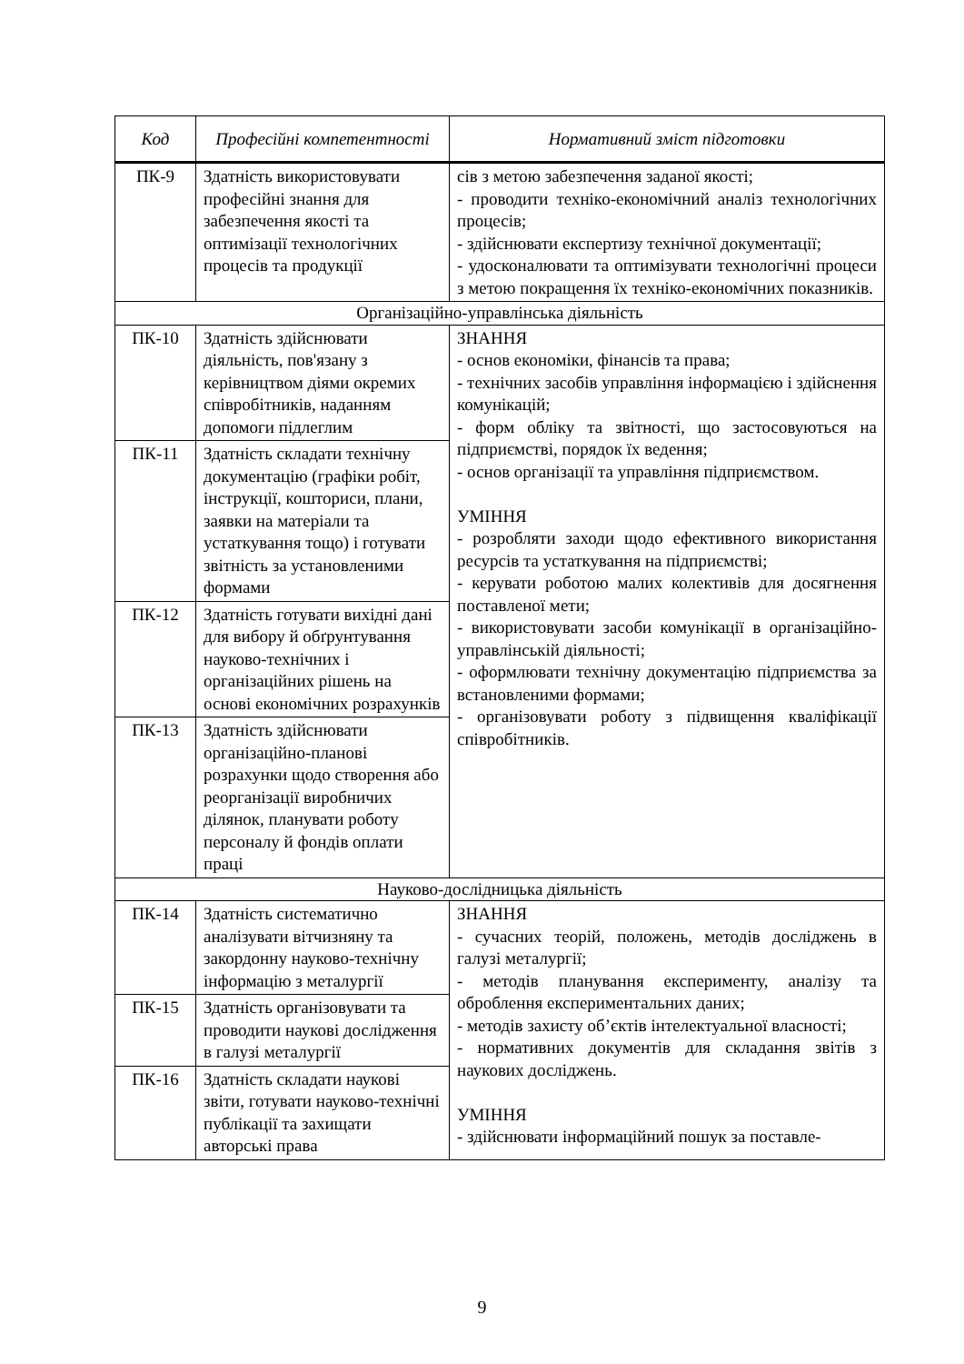| Код | Професійні компетентності | Нормативний зміст підготовки |
| --- | --- | --- |
| ПК-9 | Здатність використовувати професійні знання для забезпечення якості та оптимізації технологічних процесів та продукції | сів з метою забезпечення заданої якості; - проводити техніко-економічний аналіз технологічних процесів; - здійснювати експертизу технічної документації; - удосконалювати та оптимізувати технологічні процеси з метою покращення їх техніко-економічних показників. |
| Організаційно-управлінська діяльність | | |
| ПК-10 | Здатність здійснювати діяльність, пов'язану з керівництвом діями окремих співробітників, наданням допомоги підлеглим | ЗНАННЯ - основ економіки, фінансів та права; - технічних засобів управління інформацією і здійснення комунікацій; - форм обліку та звітності, що застосовуються на підприємстві, порядок їх ведення; - основ організації та управління підприємством. УМІННЯ - розробляти заходи щодо ефективного використання ресурсів та устаткування на підприємстві; - керувати роботою малих колективів для досягнення поставленої мети; - використовувати засоби комунікації в організаційно-управлінській діяльності; - оформлювати технічну документацію підприємства за встановленими формами; - організовувати роботу з підвищення кваліфікації співробітників. |
| ПК-11 | Здатність складати технічну документацію (графіки робіт, інструкції, кошториси, плани, заявки на матеріали та устаткування тощо) і готувати звітність за установленими формами | |
| ПК-12 | Здатність готувати вихідні дані для вибору й обґрунтування науково-технічних і організаційних рішень на основі економічних розрахунків | |
| ПК-13 | Здатність здійснювати організаційно-планові розрахунки щодо створення або реорганізації виробничих ділянок, планувати роботу персоналу й фондів оплати праці | |
| Науково-дослідницька діяльність | | |
| ПК-14 | Здатність систематично аналізувати вітчизняну та закордонну науково-технічну інформацію з металургії | ЗНАННЯ - сучасних теорій, положень, методів досліджень в галузі металургії; - методів планування експерименту, аналізу та оброблення експериментальних даних; - методів захисту об’єктів інтелектуальної власності; - нормативних документів для складання звітів з наукових досліджень. УМІННЯ - здійснювати інформаційний пошук за поставле- |
| ПК-15 | Здатність організовувати та проводити наукові дослідження в галузі металургії | |
| ПК-16 | Здатність складати наукові звіти, готувати науково-технічні публікації та захищати авторські права | |
9